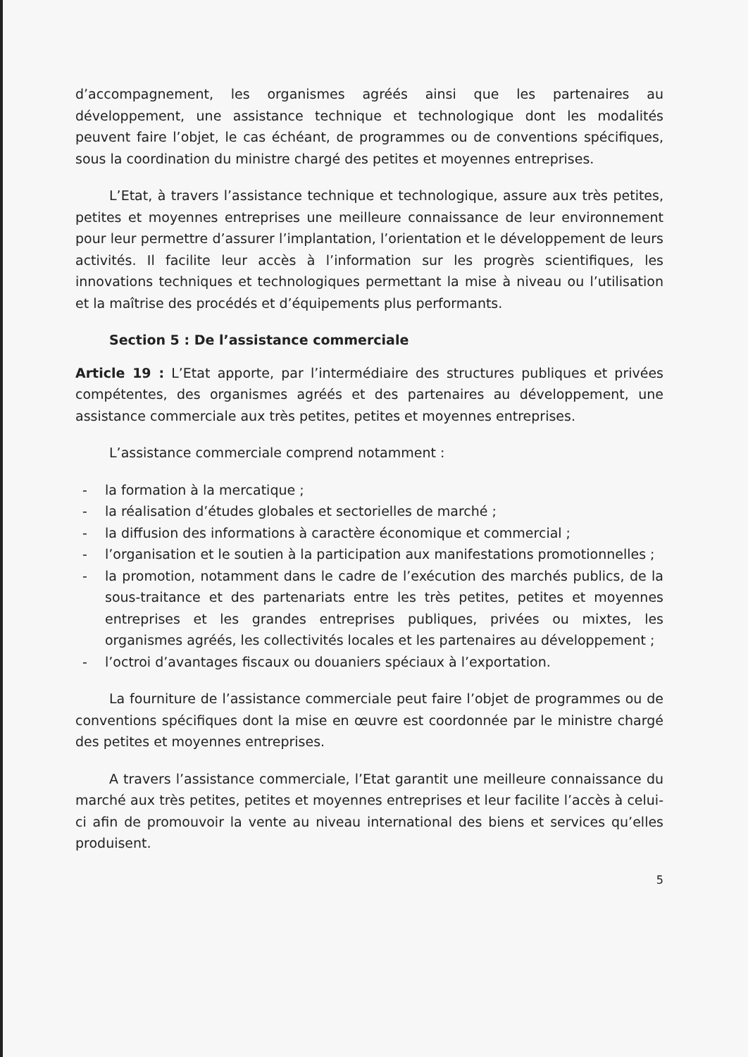d’accompagnement, les organismes agréés ainsi que les partenaires au développement, une assistance technique et technologique dont les modalités peuvent faire l’objet, le cas échéant, de programmes ou de conventions spécifiques, sous la coordination du ministre chargé des petites et moyennes entreprises.
L’Etat, à travers l’assistance technique et technologique, assure aux très petites, petites et moyennes entreprises une meilleure connaissance de leur environnement pour leur permettre d’assurer l’implantation, l’orientation et le développement de leurs activités. Il facilite leur accès à l’information sur les progrès scientifiques, les innovations techniques et technologiques permettant la mise à niveau ou l’utilisation et la maîtrise des procédés et d’équipements plus performants.
Section 5 : De l’assistance commerciale
Article 19 : L’Etat apporte, par l’intermédiaire des structures publiques et privées compétentes, des organismes agréés et des partenaires au développement, une assistance commerciale aux très petites, petites et moyennes entreprises.
L’assistance commerciale comprend notamment :
- la formation à la mercatique ;
- la réalisation d’études globales et sectorielles de marché ;
- la diffusion des informations à caractère économique et commercial ;
- l’organisation et le soutien à la participation aux manifestations promotionnelles ;
- la promotion, notamment dans le cadre de l’exécution des marchés publics, de la sous-traitance et des partenariats entre les très petites, petites et moyennes entreprises et les grandes entreprises publiques, privées ou mixtes, les organismes agréés, les collectivités locales et les partenaires au développement ;
- l’octroi d’avantages fiscaux ou douaniers spéciaux à l’exportation.
La fourniture de l’assistance commerciale peut faire l’objet de programmes ou de conventions spécifiques dont la mise en œuvre est coordonnée par le ministre chargé des petites et moyennes entreprises.
A travers l’assistance commerciale, l’Etat garantit une meilleure connaissance du marché aux très petites, petites et moyennes entreprises et leur facilite l’accès à celui-ci afin de promouvoir la vente au niveau international des biens et services qu’elles produisent.
5